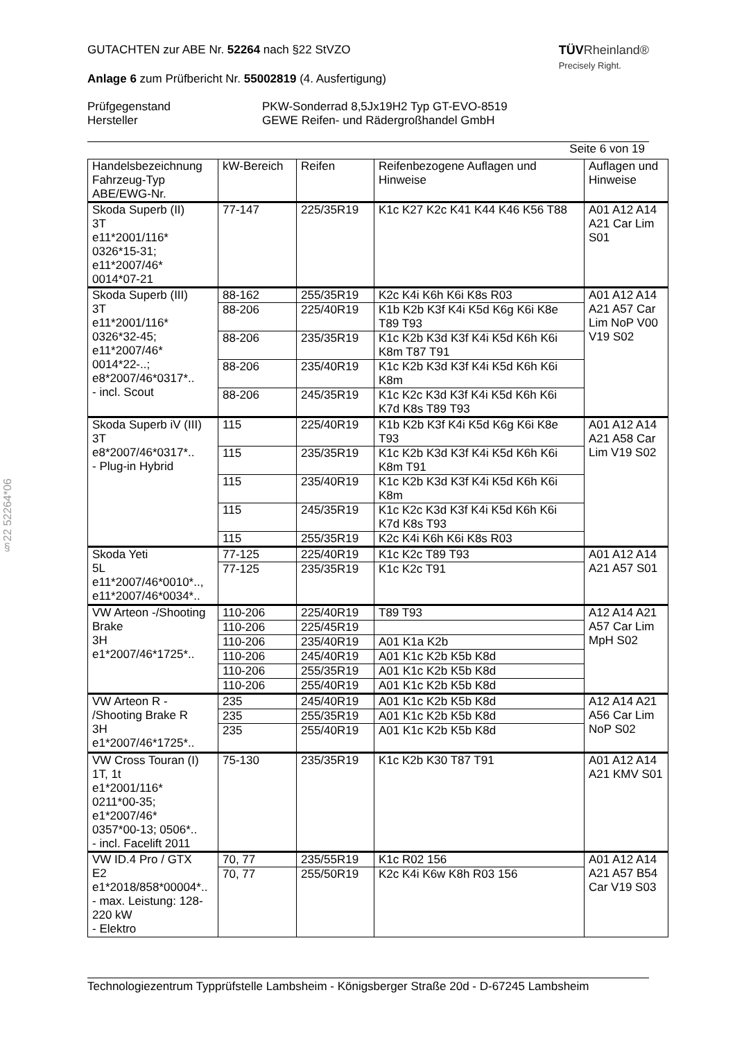TÜVRheinland®
Precisely Right.
GUTACHTEN zur ABE Nr. 52264 nach §22 StVZO
Anlage 6 zum Prüfbericht Nr. 55002819 (4. Ausfertigung)
Prüfgegenstand
Hersteller
PKW-Sonderrad 8,5Jx19H2 Typ GT-EVO-8519
GEWE Reifen- und Rädergroßhandel GmbH
Seite 6 von 19
§22 52264*06
| Handelsbezeichnung Fahrzeug-Typ ABE/EWG-Nr. | kW-Bereich | Reifen | Reifenbezogene Auflagen und Hinweise | Auflagen und Hinweise |
| --- | --- | --- | --- | --- |
| Skoda Superb (II) 3T e11*2001/116* 0326*15-31; e11*2007/46* 0014*07-21 | 77-147 | 225/35R19 | K1c K27 K2c K41 K44 K46 K56 T88 | A01 A12 A14 A21 Car Lim S01 |
| Skoda Superb (III) 3T e11*2001/116* 0326*32-45; e11*2007/46* 0014*22-..; e8*2007/46*0317*.. - incl. Scout | 88-162 | 255/35R19 | K2c K4i K6h K6i K8s R03 | A01 A12 A14 A21 A57 Car Lim NoP V00 V19 S02 |
| | 88-206 | 225/40R19 | K1b K2b K3f K4i K5d K6g K6i K8e T89 T93 | |
| | 88-206 | 235/35R19 | K1c K2b K3d K3f K4i K5d K6h K6i K8m T87 T91 | |
| | 88-206 | 235/40R19 | K1c K2b K3d K3f K4i K5d K6h K6i K8m | |
| | 88-206 | 245/35R19 | K1c K2c K3d K3f K4i K5d K6h K6i K7d K8s T89 T93 | |
| Skoda Superb iV (III) 3T e8*2007/46*0317*.. - Plug-in Hybrid | 115 | 225/40R19 | K1b K2b K3f K4i K5d K6g K6i K8e T93 | A01 A12 A14 A21 A58 Car Lim V19 S02 |
| | 115 | 235/35R19 | K1c K2b K3d K3f K4i K5d K6h K6i K8m T91 | |
| | 115 | 235/40R19 | K1c K2b K3d K3f K4i K5d K6h K6i K8m | |
| | 115 | 245/35R19 | K1c K2c K3d K3f K4i K5d K6h K6i K7d K8s T93 | |
| | 115 | 255/35R19 | K2c K4i K6h K6i K8s R03 | |
| Skoda Yeti 5L e11*2007/46*0010*.., e11*2007/46*0034*.. | 77-125 | 225/40R19 | K1c K2c T89 T93 | A01 A12 A14 A21 A57 S01 |
| | 77-125 | 235/35R19 | K1c K2c T91 | |
| VW Arteon -/Shooting Brake 3H e1*2007/46*1725*.. | 110-206 | 225/40R19 | T89 T93 | A12 A14 A21 A57 Car Lim MpH S02 |
| | 110-206 | 225/45R19 | | |
| | 110-206 | 235/40R19 | A01 K1a K2b | |
| | 110-206 | 245/40R19 | A01 K1c K2b K5b K8d | |
| | 110-206 | 255/35R19 | A01 K1c K2b K5b K8d | |
| | 110-206 | 255/40R19 | A01 K1c K2b K5b K8d | |
| VW Arteon R - /Shooting Brake R 3H e1*2007/46*1725*.. | 235 | 245/40R19 | A01 K1c K2b K5b K8d | A12 A14 A21 A56 Car Lim NoP S02 |
| | 235 | 255/35R19 | A01 K1c K2b K5b K8d | |
| | 235 | 255/40R19 | A01 K1c K2b K5b K8d | |
| VW Cross Touran (I) 1T, 1t e1*2001/116* 0211*00-35; e1*2007/46* 0357*00-13; 0506*.. - incl. Facelift 2011 | 75-130 | 235/35R19 | K1c K2b K30 T87 T91 | A01 A12 A14 A21 KMV S01 |
| VW ID.4 Pro / GTX E2 e1*2018/858*00004*.. - max. Leistung: 128-220 kW - Elektro | 70, 77 | 235/55R19 | K1c R02 156 | A01 A12 A14 A21 A57 B54 Car V19 S03 |
| | 70, 77 | 255/50R19 | K2c K4i K6w K8h R03 156 | |
Technologiezentrum Typprüfstelle Lambsheim - Königsberger Straße 20d - D-67245 Lambsheim